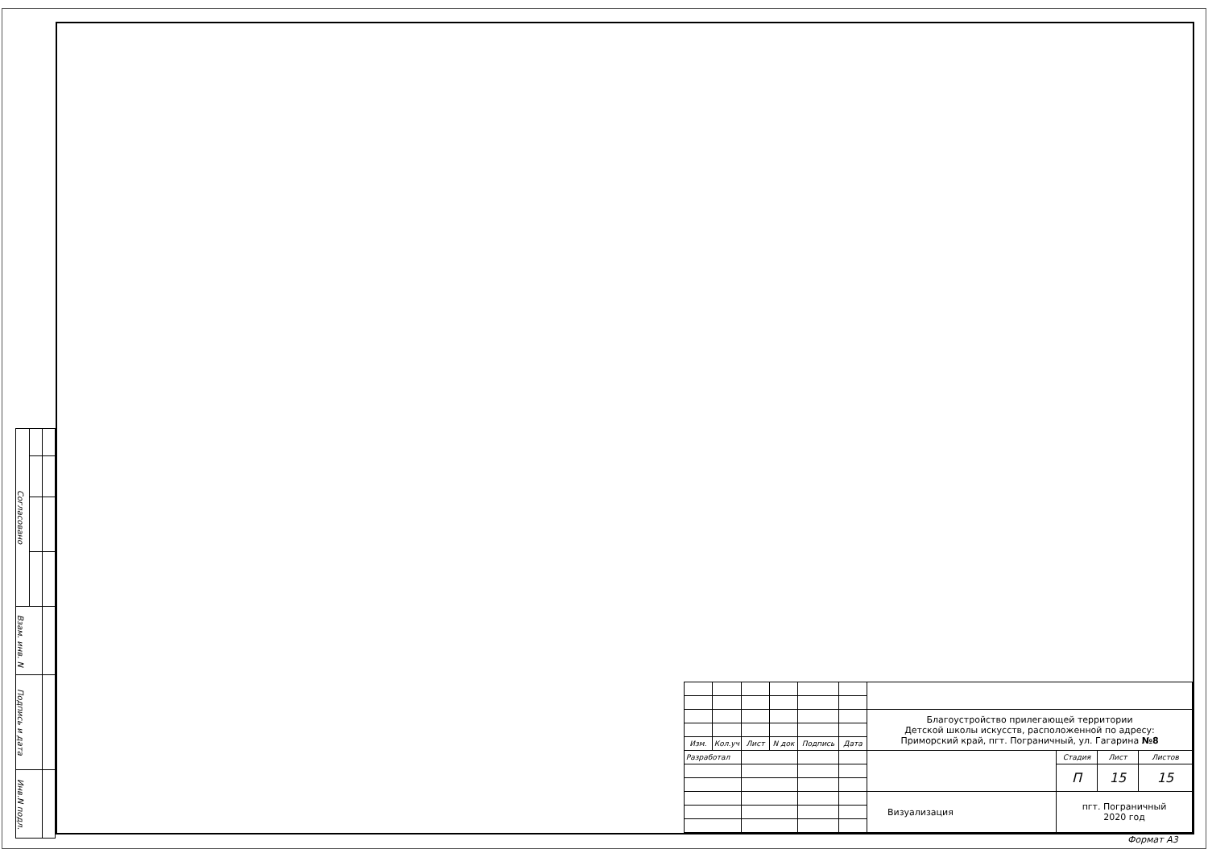| Согласовано | | |
| Взам. инв. N | | |
| Подпись и дата | | |
| Инв.N подл. | | |
| | | | | | | Благоустройство прилегающей территории Детской школы искусств, расположенной по адресу: Приморский край, пгт. Пограничный, ул. Гагарина №8 | | | |
| Изм. | Кол.уч | Лист | N док | Подпись | Дата | | | | |
| Разработал | | | | | | | Стадия | Лист | Листов |
| | | | | | | | П | 15 | 15 |
| | | | | | | Визуализация | пгт. Пограничный 2020 год | | |
Формат А3